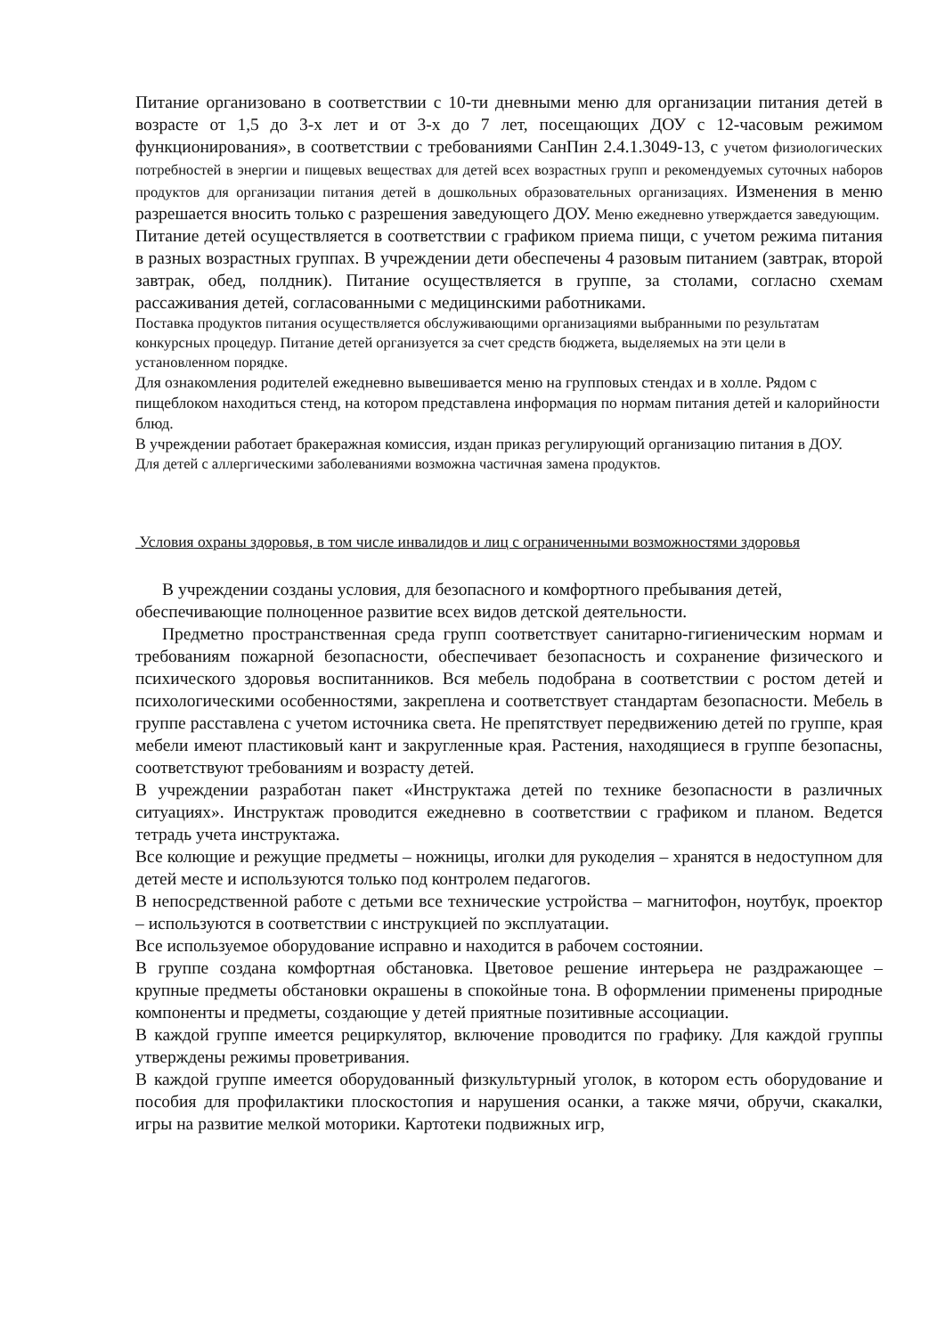Питание организовано в соответствии с 10-ти дневными меню для организации питания детей в возрасте от 1,5 до 3-х лет и от 3-х до 7 лет, посещающих ДОУ с 12-часовым режимом функционирования», в соответствии с требованиями СанПин 2.4.1.3049-13, с учетом физиологических потребностей в энергии и пищевых веществах для детей всех возрастных групп и рекомендуемых суточных наборов продуктов для организации питания детей в дошкольных образовательных организациях. Изменения в меню разрешается вносить только с разрешения заведующего ДОУ. Меню ежедневно утверждается заведующим.
Питание детей осуществляется в соответствии с графиком приема пищи, с учетом режима питания в разных возрастных группах. В учреждении дети обеспечены 4 разовым питанием (завтрак, второй завтрак, обед, полдник). Питание осуществляется в группе, за столами, согласно схемам рассаживания детей, согласованными с медицинскими работниками.
Поставка продуктов питания осуществляется обслуживающими организациями выбранными по результатам конкурсных процедур. Питание детей организуется за счет средств бюджета, выделяемых на эти цели в установленном порядке.
Для ознакомления родителей ежедневно вывешивается меню на групповых стендах и в холле. Рядом с пищеблоком находиться стенд, на котором представлена информация по нормам питания детей и калорийности блюд.
В учреждении работает бракеражная комиссия, издан приказ регулирующий организацию питания в ДОУ.
Для детей с аллергическими заболеваниями возможна частичная замена продуктов.
Условия охраны здоровья, в том числе инвалидов и лиц с ограниченными возможностями здоровья
В учреждении созданы условия, для безопасного и комфортного пребывания детей, обеспечивающие полноценное развитие всех видов детской деятельности.
Предметно пространственная среда групп соответствует санитарно-гигиеническим нормам и требованиям пожарной безопасности, обеспечивает безопасность и сохранение физического и психического здоровья воспитанников. Вся мебель подобрана в соответствии с ростом детей и психологическими особенностями, закреплена и соответствует стандартам безопасности. Мебель в группе расставлена с учетом источника света. Не препятствует передвижению детей по группе, края мебели имеют пластиковый кант и закругленные края. Растения, находящиеся в группе безопасны, соответствуют требованиям и возрасту детей.
В учреждении разработан пакет «Инструктажа детей по технике безопасности в различных ситуациях». Инструктаж проводится ежедневно в соответствии с графиком и планом. Ведется тетрадь учета инструктажа.
Все колющие и режущие предметы – ножницы, иголки для рукоделия – хранятся в недоступном для детей месте и используются только под контролем педагогов.
В непосредственной работе с детьми все технические устройства – магнитофон, ноутбук, проектор – используются в соответствии с инструкцией по эксплуатации.
Все используемое оборудование исправно и находится в рабочем состоянии.
В группе создана комфортная обстановка. Цветовое решение интерьера не раздражающее – крупные предметы обстановки окрашены в спокойные тона. В оформлении применены природные компоненты и предметы, создающие у детей приятные позитивные ассоциации.
В каждой группе имеется рециркулятор, включение проводится по графику. Для каждой группы утверждены режимы проветривания.
В каждой группе имеется оборудованный физкультурный уголок, в котором есть оборудование и пособия для профилактики плоскостопия и нарушения осанки, а также мячи, обручи, скакалки, игры на развитие мелкой моторики. Картотеки подвижных игр,